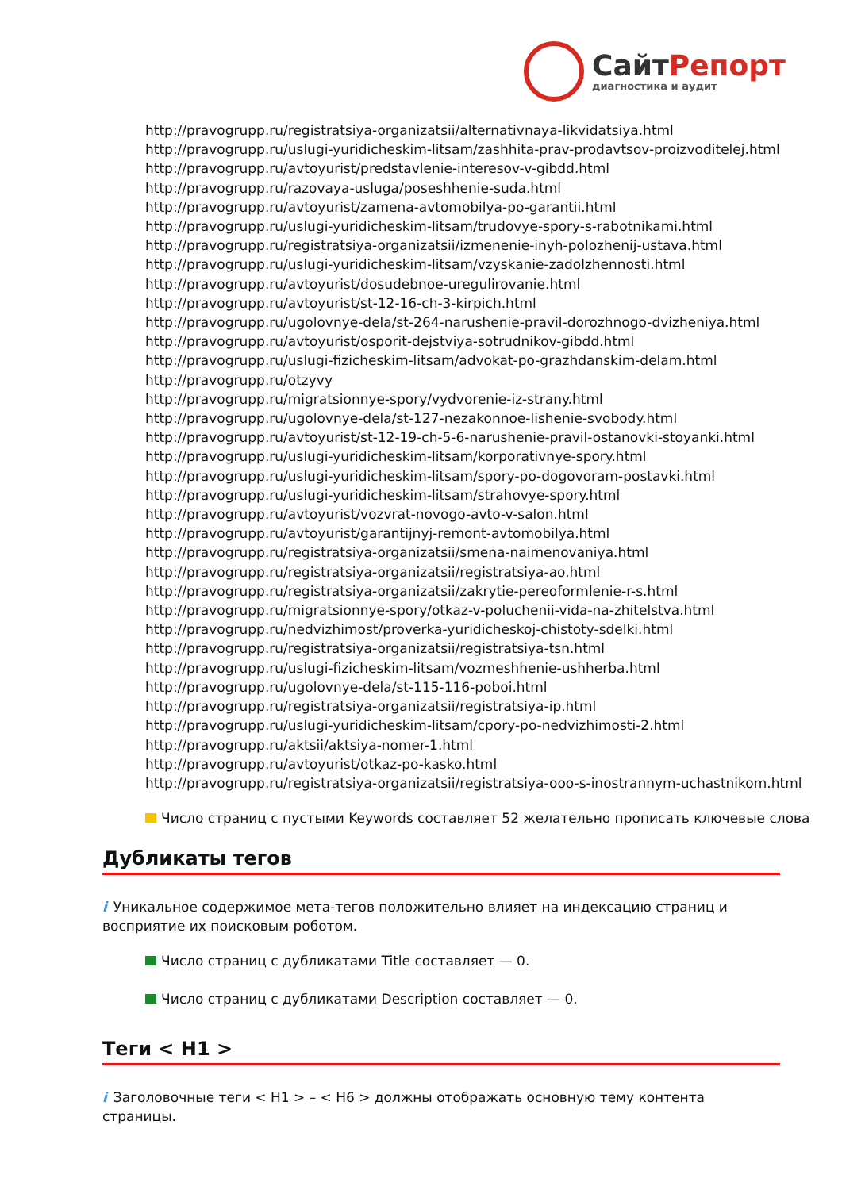Сайт Репорт
диагностика и аудит
http://pravogrupp.ru/registratsiya-organizatsii/alternativnaya-likvidatsiya.html
http://pravogrupp.ru/uslugi-yuridicheskim-litsam/zashhita-prav-prodavtsov-proizvoditelej.html
http://pravogrupp.ru/avtoyurist/predstavlenie-interesov-v-gibdd.html
http://pravogrupp.ru/razovaya-usluga/poseshhenie-suda.html
http://pravogrupp.ru/avtoyurist/zamena-avtomobilya-po-garantii.html
http://pravogrupp.ru/uslugi-yuridicheskim-litsam/trudovye-spory-s-rabotnikami.html
http://pravogrupp.ru/registratsiya-organizatsii/izmenenie-inyh-polozhenij-ustava.html
http://pravogrupp.ru/uslugi-yuridicheskim-litsam/vzyskanie-zadolzhennosti.html
http://pravogrupp.ru/avtoyurist/dosudebnoe-uregulirovanie.html
http://pravogrupp.ru/avtoyurist/st-12-16-ch-3-kirpich.html
http://pravogrupp.ru/ugolovnye-dela/st-264-narushenie-pravil-dorozhnogo-dvizheniya.html
http://pravogrupp.ru/avtoyurist/osporit-dejstviya-sotrudnikov-gibdd.html
http://pravogrupp.ru/uslugi-fizicheskim-litsam/advokat-po-grazhdanskim-delam.html
http://pravogrupp.ru/otzyvy
http://pravogrupp.ru/migratsionnye-spory/vydvorenie-iz-strany.html
http://pravogrupp.ru/ugolovnye-dela/st-127-nezakonnoe-lishenie-svobody.html
http://pravogrupp.ru/avtoyurist/st-12-19-ch-5-6-narushenie-pravil-ostanovki-stoyanki.html
http://pravogrupp.ru/uslugi-yuridicheskim-litsam/korporativnye-spory.html
http://pravogrupp.ru/uslugi-yuridicheskim-litsam/spory-po-dogovoram-postavki.html
http://pravogrupp.ru/uslugi-yuridicheskim-litsam/strahovye-spory.html
http://pravogrupp.ru/avtoyurist/vozvrat-novogo-avto-v-salon.html
http://pravogrupp.ru/avtoyurist/garantijnyj-remont-avtomobilya.html
http://pravogrupp.ru/registratsiya-organizatsii/smena-naimenovaniya.html
http://pravogrupp.ru/registratsiya-organizatsii/registratsiya-ao.html
http://pravogrupp.ru/registratsiya-organizatsii/zakrytie-pereoformlenie-r-s.html
http://pravogrupp.ru/migratsionnye-spory/otkaz-v-poluchenii-vida-na-zhitelstva.html
http://pravogrupp.ru/nedvizhimost/proverka-yuridicheskoj-chistoty-sdelki.html
http://pravogrupp.ru/registratsiya-organizatsii/registratsiya-tsn.html
http://pravogrupp.ru/uslugi-fizicheskim-litsam/vozmeshhenie-ushherba.html
http://pravogrupp.ru/ugolovnye-dela/st-115-116-poboi.html
http://pravogrupp.ru/registratsiya-organizatsii/registratsiya-ip.html
http://pravogrupp.ru/uslugi-yuridicheskim-litsam/cpory-po-nedvizhimosti-2.html
http://pravogrupp.ru/aktsii/aktsiya-nomer-1.html
http://pravogrupp.ru/avtoyurist/otkaz-po-kasko.html
http://pravogrupp.ru/registratsiya-organizatsii/registratsiya-ooo-s-inostrannym-uchastnikom.html
Число страниц с пустыми Keywords составляет 52 желательно прописать ключевые слова
Дубликаты тегов
i Уникальное содержимое мета-тегов положительно влияет на индексацию страниц и восприятие их поисковым роботом.
Число страниц с дубликатами Title составляет — 0.
Число страниц с дубликатами Description составляет — 0.
Теги < H1 >
i Заголовочные теги < H1 > – < H6 > должны отображать основную тему контента страницы.